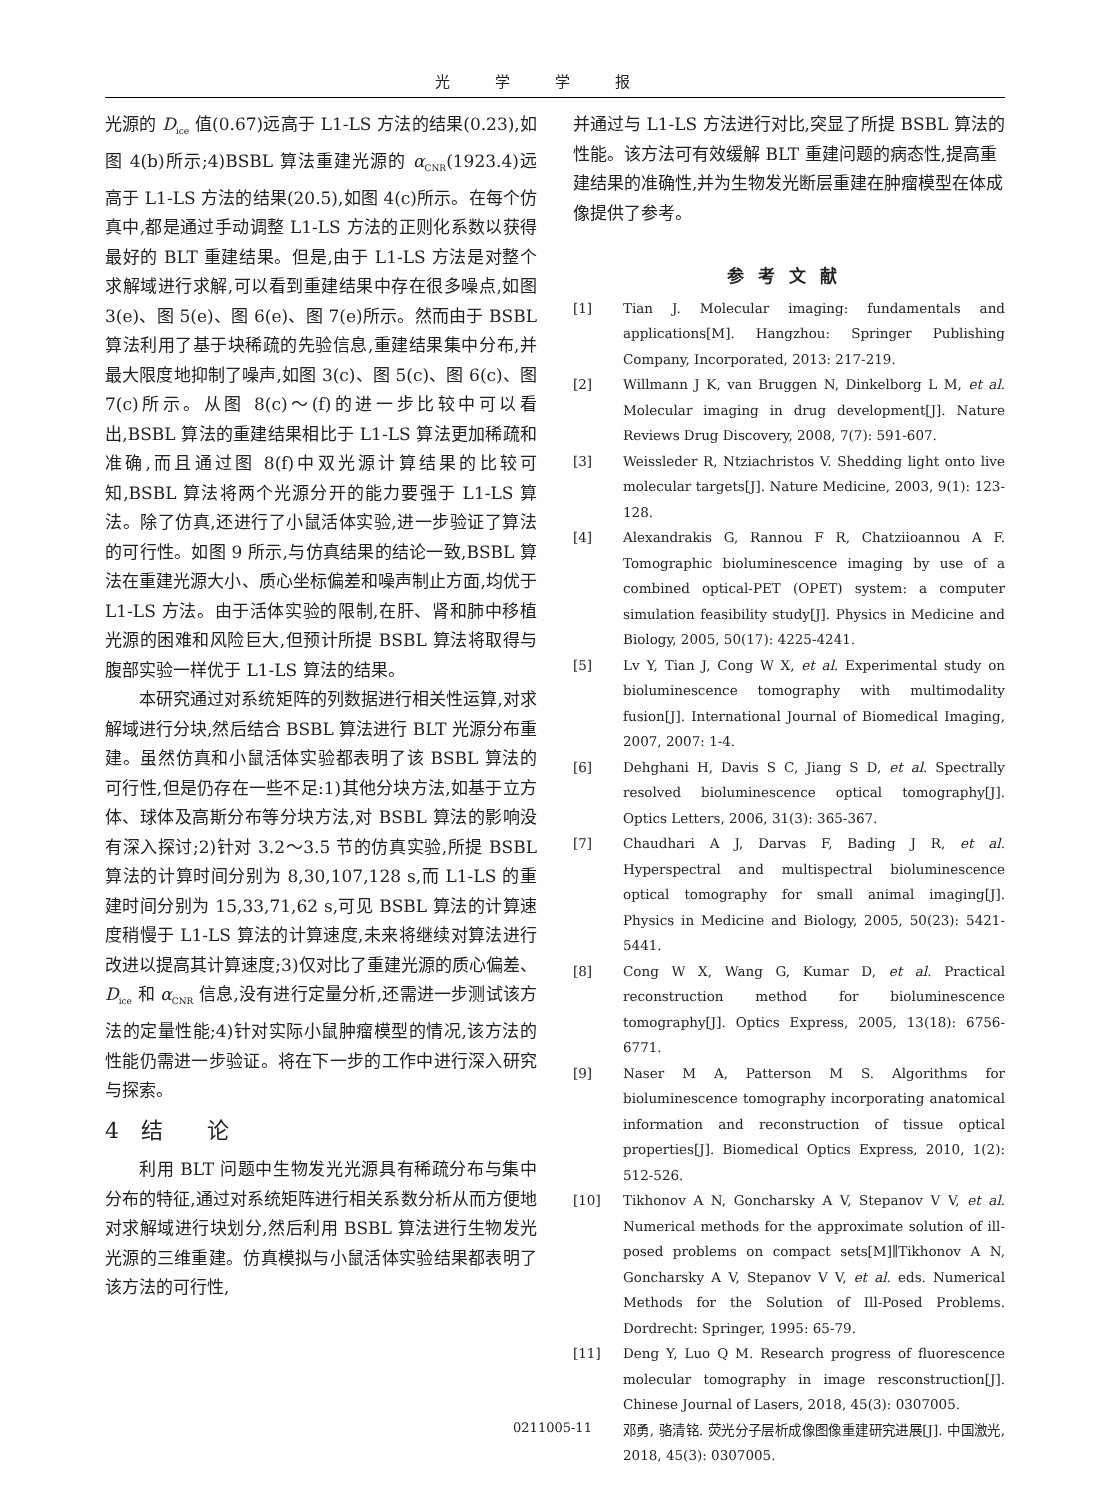光学学报
光源的 D<sub>ice</sub> 值(0.67)远高于 L1-LS 方法的结果(0.23),如图 4(b)所示;4)BSBL 算法重建光源的 α<sub>CNR</sub>(1923.4)远高于 L1-LS 方法的结果(20.5),如图 4(c)所示。在每个仿真中,都是通过手动调整 L1-LS 方法的正则化系数以获得最好的 BLT 重建结果。但是,由于 L1-LS 方法是对整个求解域进行求解,可以看到重建结果中存在很多噪点,如图 3(e)、图 5(e)、图 6(e)、图 7(e)所示。然而由于 BSBL 算法利用了基于块稀疏的先验信息,重建结果集中分布,并最大限度地抑制了噪声,如图 3(c)、图 5(c)、图 6(c)、图 7(c)所示。从图 8(c)～(f)的进一步比较中可以看出,BSBL 算法的重建结果相比于 L1-LS 算法更加稀疏和准确,而且通过图 8(f)中双光源计算结果的比较可知,BSBL 算法将两个光源分开的能力要强于 L1-LS 算法。除了仿真,还进行了小鼠活体实验,进一步验证了算法的可行性。如图 9 所示,与仿真结果的结论一致,BSBL 算法在重建光源大小、质心坐标偏差和噪声制止方面,均优于 L1-LS 方法。由于活体实验的限制,在肝、肾和肺中移植光源的困难和风险巨大,但预计所提 BSBL 算法将取得与腹部实验一样优于 L1-LS 算法的结果。
本研究通过对系统矩阵的列数据进行相关性运算,对求解域进行分块,然后结合 BSBL 算法进行 BLT 光源分布重建。虽然仿真和小鼠活体实验都表明了该 BSBL 算法的可行性,但是仍存在一些不足:1)其他分块方法,如基于立方体、球体及高斯分布等分块方法,对 BSBL 算法的影响没有深入探讨;2)针对 3.2～3.5 节的仿真实验,所提 BSBL 算法的计算时间分别为 8,30,107,128 s,而 L1-LS 的重建时间分别为 15,33,71,62 s,可见 BSBL 算法的计算速度稍慢于 L1-LS 算法的计算速度,未来将继续对算法进行改进以提高其计算速度;3)仅对比了重建光源的质心偏差、D<sub>ice</sub> 和 α<sub>CNR</sub> 信息,没有进行定量分析,还需进一步测试该方法的定量性能;4)针对实际小鼠肿瘤模型的情况,该方法的性能仍需进一步验证。将在下一步的工作中进行深入研究与探索。
4　结　　论
利用 BLT 问题中生物发光光源具有稀疏分布与集中分布的特征,通过对系统矩阵进行相关系数分析从而方便地对求解域进行块划分,然后利用 BSBL 算法进行生物发光光源的三维重建。仿真模拟与小鼠活体实验结果都表明了该方法的可行性,
并通过与 L1-LS 方法进行对比,突显了所提 BSBL 算法的性能。该方法可有效缓解 BLT 重建问题的病态性,提高重建结果的准确性,并为生物发光断层重建在肿瘤模型在体成像提供了参考。
参考文献
[1] Tian J. Molecular imaging: fundamentals and applications[M]. Hangzhou: Springer Publishing Company, Incorporated, 2013: 217-219.
[2] Willmann J K, van Bruggen N, Dinkelborg L M, et al. Molecular imaging in drug development[J]. Nature Reviews Drug Discovery, 2008, 7(7): 591-607.
[3] Weissleder R, Ntziachristos V. Shedding light onto live molecular targets[J]. Nature Medicine, 2003, 9(1): 123-128.
[4] Alexandrakis G, Rannou F R, Chatziioannou A F. Tomographic bioluminescence imaging by use of a combined optical-PET (OPET) system: a computer simulation feasibility study[J]. Physics in Medicine and Biology, 2005, 50(17): 4225-4241.
[5] Lv Y, Tian J, Cong W X, et al. Experimental study on bioluminescence tomography with multimodality fusion[J]. International Journal of Biomedical Imaging, 2007, 2007: 1-4.
[6] Dehghani H, Davis S C, Jiang S D, et al. Spectrally resolved bioluminescence optical tomography[J]. Optics Letters, 2006, 31(3): 365-367.
[7] Chaudhari A J, Darvas F, Bading J R, et al. Hyperspectral and multispectral bioluminescence optical tomography for small animal imaging[J]. Physics in Medicine and Biology, 2005, 50(23): 5421-5441.
[8] Cong W X, Wang G, Kumar D, et al. Practical reconstruction method for bioluminescence tomography[J]. Optics Express, 2005, 13(18): 6756-6771.
[9] Naser M A, Patterson M S. Algorithms for bioluminescence tomography incorporating anatomical information and reconstruction of tissue optical properties[J]. Biomedical Optics Express, 2010, 1(2): 512-526.
[10] Tikhonov A N, Goncharsky A V, Stepanov V V, et al. Numerical methods for the approximate solution of ill-posed problems on compact sets[M]∥Tikhonov A N, Goncharsky A V, Stepanov V V, et al. eds. Numerical Methods for the Solution of Ill-Posed Problems. Dordrecht: Springer, 1995: 65-79.
[11] Deng Y, Luo Q M. Research progress of fluorescence molecular tomography in image resconstruction[J]. Chinese Journal of Lasers, 2018, 45(3): 0307005.
邓勇, 骆清铭. 荧光分子层析成像图像重建研究进展[J]. 中国激光, 2018, 45(3): 0307005.
0211005-11